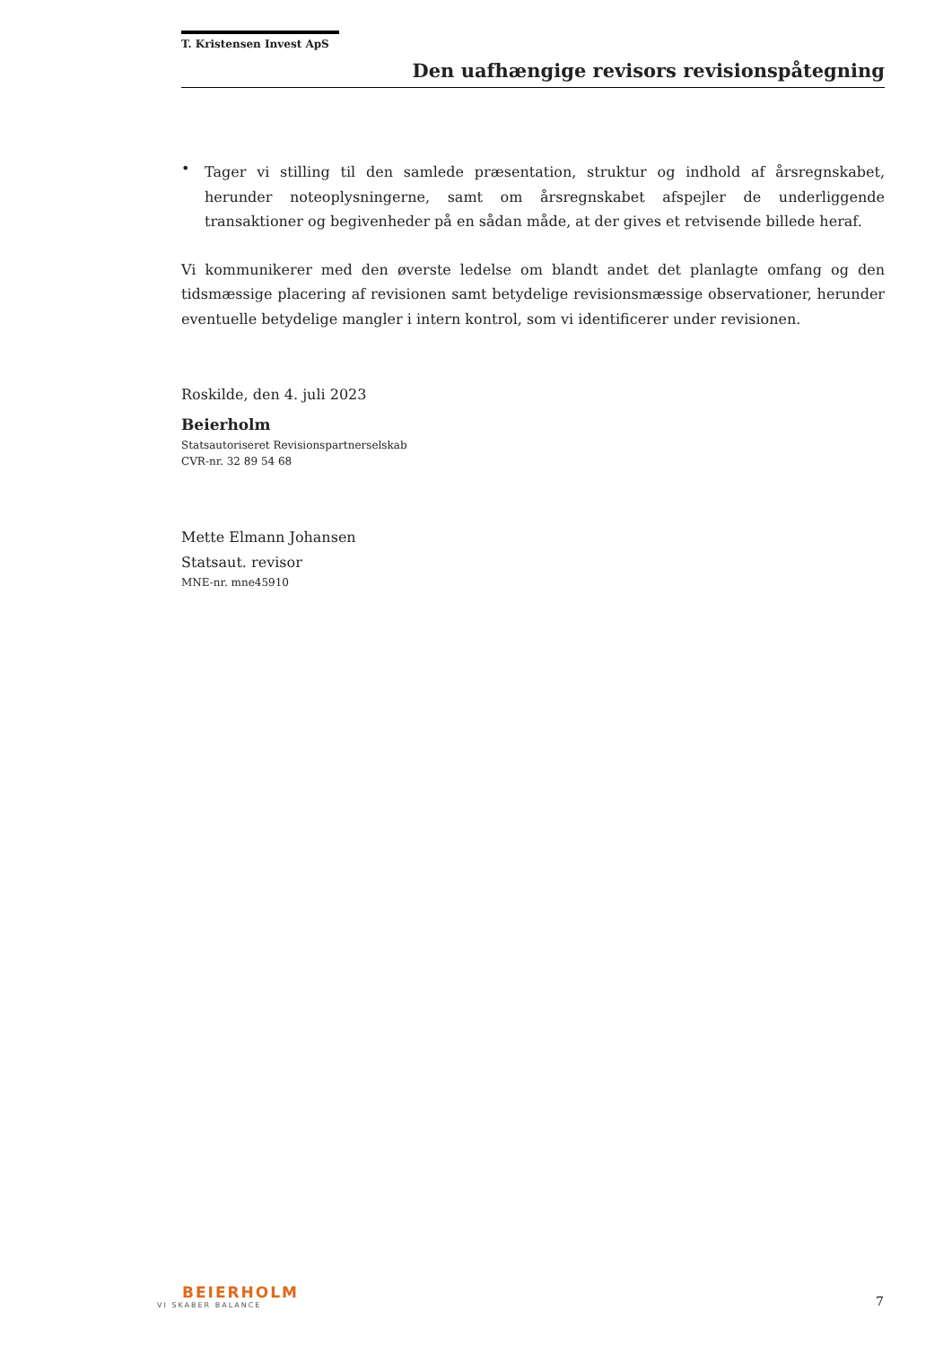T. Kristensen Invest ApS
Den uafhængige revisors revisionspåtegning
•
Tager vi stilling til den samlede præsentation, struktur og indhold af årsregnskabet, herunder noteoplysningerne, samt om årsregnskabet afspejler de underliggende transaktioner og begivenheder på en sådan måde, at der gives et retvisende billede heraf.
Vi kommunikerer med den øverste ledelse om blandt andet det planlagte omfang og den tidsmæssige placering af revisionen samt betydelige revisionsmæssige observationer, herunder eventuelle betydelige mangler i intern kontrol, som vi identificerer under revisionen.
Roskilde, den 4. juli 2023
Beierholm
Statsautoriseret Revisionspartnerselskab
CVR-nr. 32 89 54 68
Mette Elmann Johansen
Statsaut. revisor
MNE-nr. mne45910
BEIERHOLM
VI SKABER BALANCE
7